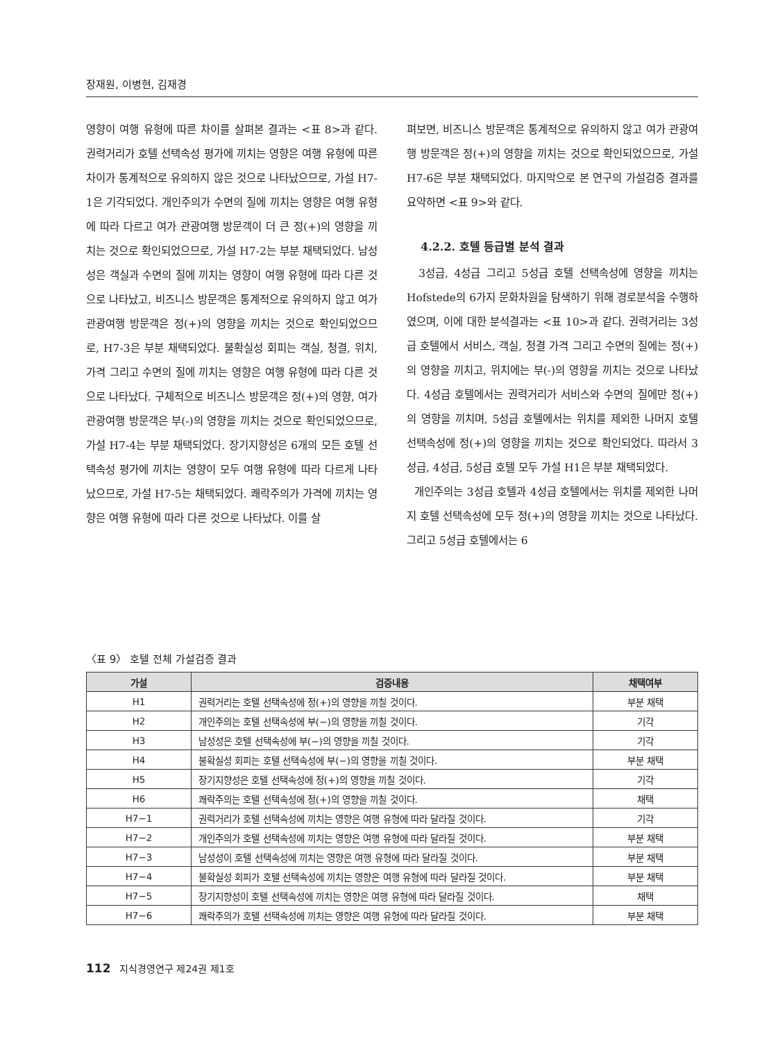장재원, 이병현, 김재경
영향이 여행 유형에 따른 차이를 살펴본 결과는 <표 8>과 같다. 권력거리가 호텔 선택속성 평가에 끼치는 영향은 여행 유형에 따른 차이가 통계적으로 유의하지 않은 것으로 나타났으므로, 가설 H7-1은 기각되었다. 개인주의가 수면의 질에 끼치는 영향은 여행 유형에 따라 다르고 여가 관광여행 방문객이 더 큰 정(+)의 영향을 끼치는 것으로 확인되었으므로, 가설 H7-2는 부분 채택되었다. 남성성은 객실과 수면의 질에 끼치는 영향이 여행 유형에 따라 다른 것으로 나타났고, 비즈니스 방문객은 통계적으로 유의하지 않고 여가 관광여행 방문객은 정(+)의 영향을 끼치는 것으로 확인되었으므로, H7-3은 부분 채택되었다. 불확실성 회피는 객실, 청결, 위치, 가격 그리고 수면의 질에 끼치는 영향은 여행 유형에 따라 다른 것으로 나타났다. 구체적으로 비즈니스 방문객은 정(+)의 영향, 여가 관광여행 방문객은 부(-)의 영향을 끼치는 것으로 확인되었으므로, 가설 H7-4는 부분 채택되었다. 장기지향성은 6개의 모든 호텔 선택속성 평가에 끼치는 영향이 모두 여행 유형에 따라 다르게 나타났으므로, 가설 H7-5는 채택되었다. 쾌락주의가 가격에 끼치는 영향은 여행 유형에 따라 다른 것으로 나타났다. 이를 살
펴보면, 비즈니스 방문객은 통계적으로 유의하지 않고 여가 관광여행 방문객은 정(+)의 영향을 끼치는 것으로 확인되었으므로, 가설 H7-6은 부분 채택되었다. 마지막으로 본 연구의 가설검증 결과를 요약하면 <표 9>와 같다.
4.2.2. 호텔 등급별 분석 결과
3성급, 4성급 그리고 5성급 호텔 선택속성에 영향을 끼치는 Hofstede의 6가지 문화차원을 탐색하기 위해 경로분석을 수행하였으며, 이에 대한 분석결과는 <표 10>과 같다. 권력거리는 3성급 호텔에서 서비스, 객실, 청결 가격 그리고 수면의 질에는 정(+)의 영향을 끼치고, 위치에는 부(-)의 영향을 끼치는 것으로 나타났다. 4성급 호텔에서는 권력거리가 서비스와 수면의 질에만 정(+)의 영향을 끼치며, 5성급 호텔에서는 위치를 제외한 나머지 호텔 선택속성에 정(+)의 영향을 끼치는 것으로 확인되었다. 따라서 3성급, 4성급, 5성급 호텔 모두 가설 H1은 부분 채택되었다.
개인주의는 3성급 호텔과 4성급 호텔에서는 위치를 제외한 나머지 호텔 선택속성에 모두 정(+)의 영향을 끼치는 것으로 나타났다. 그리고 5성급 호텔에서는 6
〈표 9〉 호텔 전체 가설검증 결과
| 가설 | 검증내용 | 채택여부 |
| --- | --- | --- |
| H1 | 권력거리는 호텔 선택속성에 정(+)의 영향을 끼칠 것이다. | 부분 채택 |
| H2 | 개인주의는 호텔 선택속성에 부(−)의 영향을 끼칠 것이다. | 기각 |
| H3 | 남성성은 호텔 선택속성에 부(−)의 영향을 끼칠 것이다. | 기각 |
| H4 | 불확실성 회피는 호텔 선택속성에 부(−)의 영향을 끼칠 것이다. | 부분 채택 |
| H5 | 장기지향성은 호텔 선택속성에 정(+)의 영향을 끼칠 것이다. | 기각 |
| H6 | 쾌락주의는 호텔 선택속성에 정(+)의 영향을 끼칠 것이다. | 채택 |
| H7−1 | 권력거리가 호텔 선택속성에 끼치는 영향은 여행 유형에 따라 달라질 것이다. | 기각 |
| H7−2 | 개인주의가 호텔 선택속성에 끼치는 영향은 여행 유형에 따라 달라질 것이다. | 부분 채택 |
| H7−3 | 남성성이 호텔 선택속성에 끼치는 영향은 여행 유형에 따라 달라질 것이다. | 부분 채택 |
| H7−4 | 불확실성 회피가 호텔 선택속성에 끼치는 영향은 여행 유형에 따라 달라질 것이다. | 부분 채택 |
| H7−5 | 장기지향성이 호텔 선택속성에 끼치는 영향은 여행 유형에 따라 달라질 것이다. | 채택 |
| H7−6 | 쾌락주의가 호텔 선택속성에 끼치는 영향은 여행 유형에 따라 달라질 것이다. | 부분 채택 |
112 지식경영연구 제24권 제1호